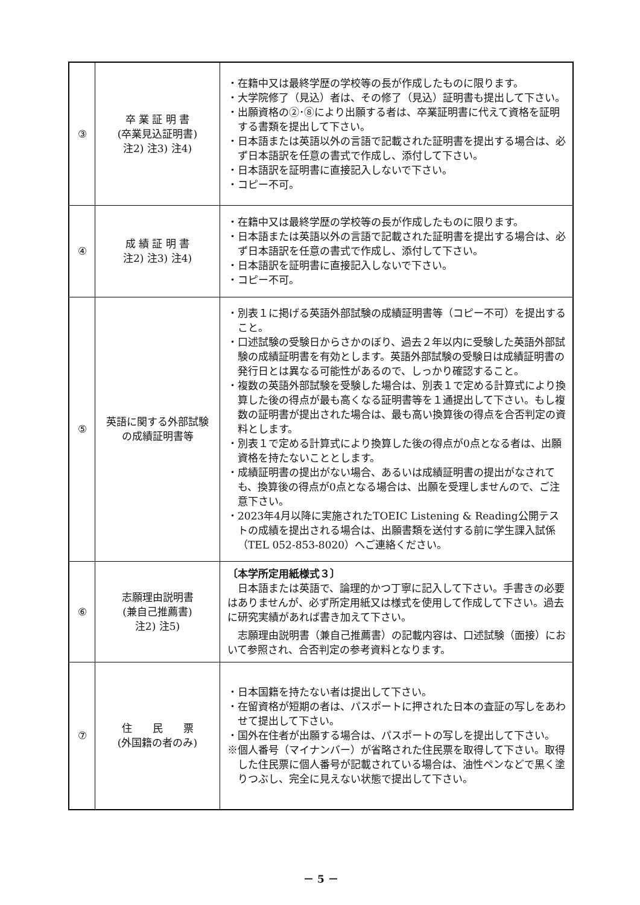| ③ | 卒 業 証 明 書 (卒業見込証明書) 注2) 注3) 注4) | ・在籍中又は最終学歴の学校等の長が作成したものに限ります。 ・大学院修了（見込）者は、その修了（見込）証明書も提出して下さい。 ・出願資格の②･⑧により出願する者は、卒業証明書に代えて資格を証明する書類を提出して下さい。 ・日本語または英語以外の言語で記載された証明書を提出する場合は、必ず日本語訳を任意の書式で作成し、添付して下さい。 ・日本語訳を証明書に直接記入しないで下さい。 ・コピー不可。 |
| ④ | 成 績 証 明 書 注2) 注3) 注4) | ・在籍中又は最終学歴の学校等の長が作成したものに限ります。 ・日本語または英語以外の言語で記載された証明書を提出する場合は、必ず日本語訳を任意の書式で作成し、添付して下さい。 ・日本語訳を証明書に直接記入しないで下さい。 ・コピー不可。 |
| ⑤ | 英語に関する外部試験 の成績証明書等 | ・別表１に掲げる英語外部試験の成績証明書等（コピー不可）を提出すること。 ・口述試験の受験日からさかのぼり、過去２年以内に受験した英語外部試験の成績証明書を有効とします。英語外部試験の受験日は成績証明書の発行日とは異なる可能性があるので、しっかり確認すること。 ・複数の英語外部試験を受験した場合は、別表１で定める計算式により換算した後の得点が最も高くなる証明書等を１通提出して下さい。もし複数の証明書が提出された場合は、最も高い換算後の得点を合否判定の資料とします。 ・別表１で定める計算式により換算した後の得点が0点となる者は、出願資格を持たないこととします。 ・成績証明書の提出がない場合、あるいは成績証明書の提出がなされても、換算後の得点が0点となる場合は、出願を受理しませんので、ご注意下さい。 ・2023年4月以降に実施されたTOEIC Listening & Reading公開テストの成績を提出される場合は、出願書類を送付する前に学生課入試係（TEL 052-853-8020）へご連絡ください。 |
| ⑥ | 志願理由説明書 (兼自己推薦書) 注2) 注5) | 〔本学所定用紙様式３〕 日本語または英語で、論理的かつ丁寧に記入して下さい。手書きの必要はありませんが、必ず所定用紙又は様式を使用して作成して下さい。過去に研究実績があれば書き加えて下さい。 志願理由説明書（兼自己推薦書）の記載内容は、口述試験（面接）において参照され、合否判定の参考資料となります。 |
| ⑦ | 住 民 票 (外国籍の者のみ) | ・日本国籍を持たない者は提出して下さい。 ・在留資格が短期の者は、パスポートに押された日本の査証の写しをあわせて提出して下さい。 ・国外在住者が出願する場合は、パスポートの写しを提出して下さい。 ※個人番号（マイナンバー）が省略された住民票を取得して下さい。取得した住民票に個人番号が記載されている場合は、油性ペンなどで黒く塗りつぶし、完全に見えない状態で提出して下さい。 |
－ 5 －